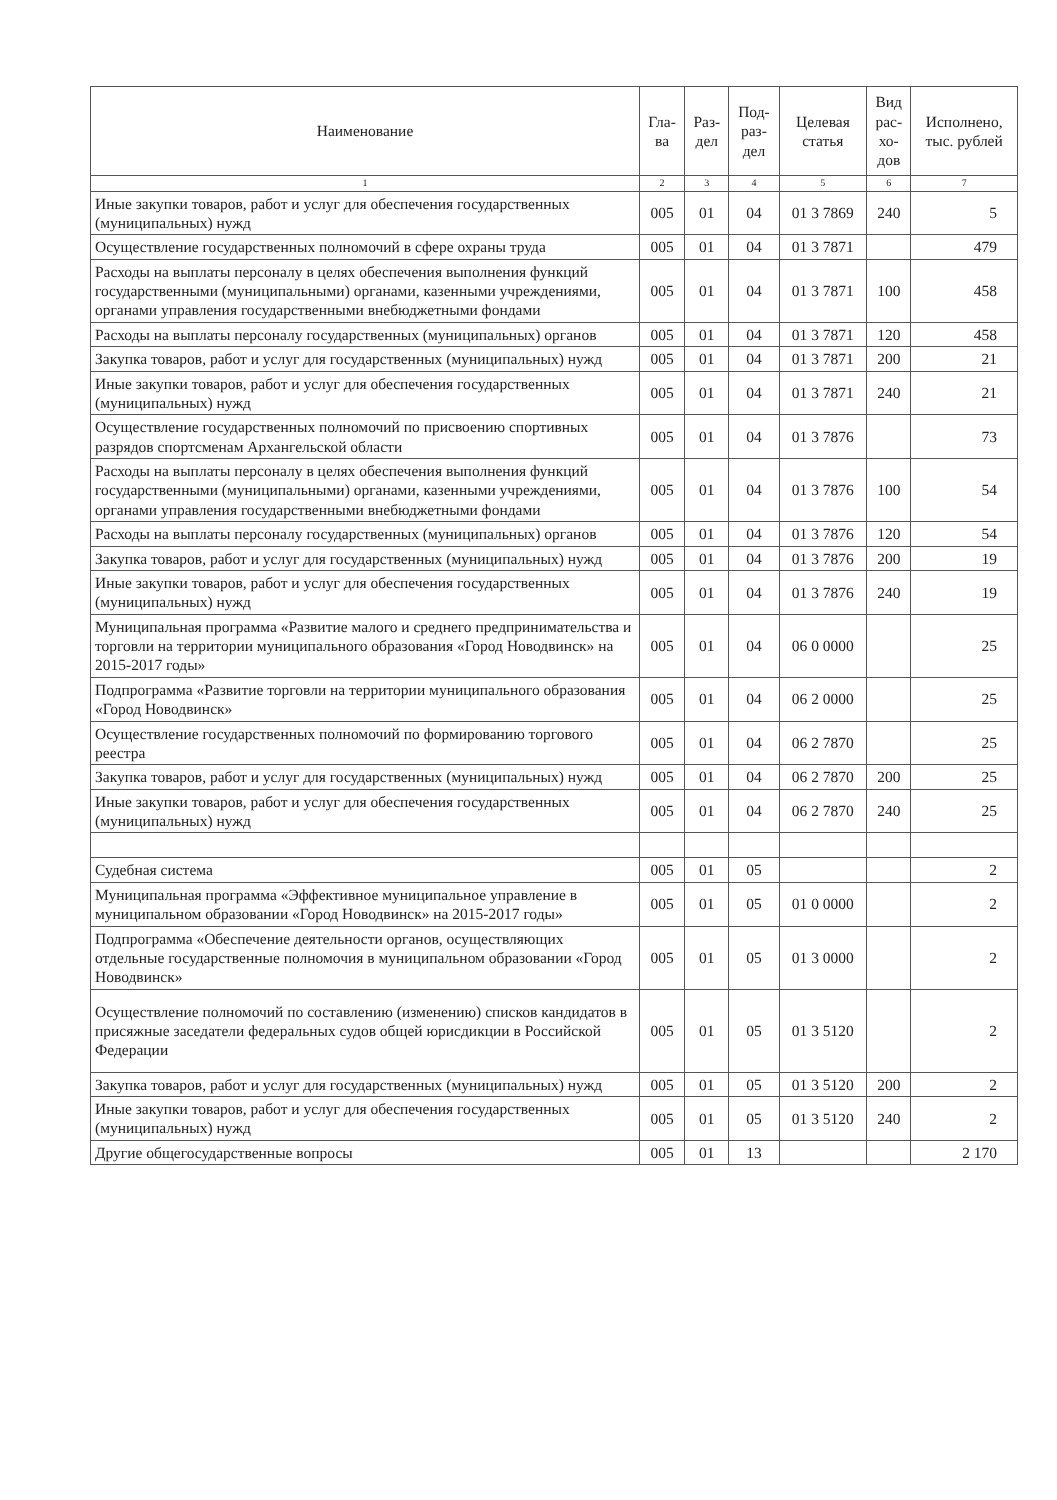| Наименование | Гла- ва | Раз- дел | Под- раз- дел | Целевая статья | Вид рас- хо- дов | Исполнено, тыс. рублей |
| --- | --- | --- | --- | --- | --- | --- |
| 1 | 2 | 3 | 4 | 5 | 6 | 7 |
| Иные закупки товаров, работ и услуг для обеспечения государственных (муниципальных) нужд | 005 | 01 | 04 | 01 3 7869 | 240 | 5 |
| Осуществление государственных полномочий в сфере охраны труда | 005 | 01 | 04 | 01 3 7871 | | 479 |
| Расходы на выплаты персоналу в целях обеспечения выполнения функций государственными (муниципальными) органами, казенными учреждениями, органами управления государственными внебюджетными фондами | 005 | 01 | 04 | 01 3 7871 | 100 | 458 |
| Расходы на выплаты персоналу государственных (муниципальных) органов | 005 | 01 | 04 | 01 3 7871 | 120 | 458 |
| Закупка товаров, работ и услуг для государственных (муниципальных) нужд | 005 | 01 | 04 | 01 3 7871 | 200 | 21 |
| Иные закупки товаров, работ и услуг для обеспечения государственных (муниципальных) нужд | 005 | 01 | 04 | 01 3 7871 | 240 | 21 |
| Осуществление государственных полномочий по присвоению спортивных разрядов спортсменам Архангельской области | 005 | 01 | 04 | 01 3 7876 | | 73 |
| Расходы на выплаты персоналу в целях обеспечения выполнения функций государственными (муниципальными) органами, казенными учреждениями, органами управления государственными внебюджетными фондами | 005 | 01 | 04 | 01 3 7876 | 100 | 54 |
| Расходы на выплаты персоналу государственных (муниципальных) органов | 005 | 01 | 04 | 01 3 7876 | 120 | 54 |
| Закупка товаров, работ и услуг для государственных (муниципальных) нужд | 005 | 01 | 04 | 01 3 7876 | 200 | 19 |
| Иные закупки товаров, работ и услуг для обеспечения государственных (муниципальных) нужд | 005 | 01 | 04 | 01 3 7876 | 240 | 19 |
| Муниципальная программа «Развитие малого и среднего предпринимательства и торговли на территории муниципального образования «Город Новодвинск» на 2015-2017 годы» | 005 | 01 | 04 | 06 0 0000 | | 25 |
| Подпрограмма «Развитие торговли на территории муниципального образования «Город Новодвинск» | 005 | 01 | 04 | 06 2 0000 | | 25 |
| Осуществление государственных полномочий по формированию торгового реестра | 005 | 01 | 04 | 06 2 7870 | | 25 |
| Закупка товаров, работ и услуг для государственных (муниципальных) нужд | 005 | 01 | 04 | 06 2 7870 | 200 | 25 |
| Иные закупки товаров, работ и услуг для обеспечения государственных (муниципальных) нужд | 005 | 01 | 04 | 06 2 7870 | 240 | 25 |
| Судебная система | 005 | 01 | 05 | | | 2 |
| Муниципальная программа «Эффективное муниципальное управление в муниципальном образовании «Город Новодвинск» на 2015-2017 годы» | 005 | 01 | 05 | 01 0 0000 | | 2 |
| Подпрограмма «Обеспечение деятельности органов, осуществляющих отдельные государственные полномочия в муниципальном образовании «Город Новодвинск» | 005 | 01 | 05 | 01 3 0000 | | 2 |
| Осуществление полномочий по составлению (изменению) списков кандидатов в присяжные заседатели федеральных судов общей юрисдикции в Российской Федерации | 005 | 01 | 05 | 01 3 5120 | | 2 |
| Закупка товаров, работ и услуг для государственных (муниципальных) нужд | 005 | 01 | 05 | 01 3 5120 | 200 | 2 |
| Иные закупки товаров, работ и услуг для обеспечения государственных (муниципальных) нужд | 005 | 01 | 05 | 01 3 5120 | 240 | 2 |
| Другие общегосударственные вопросы | 005 | 01 | 13 | | | 2 170 |